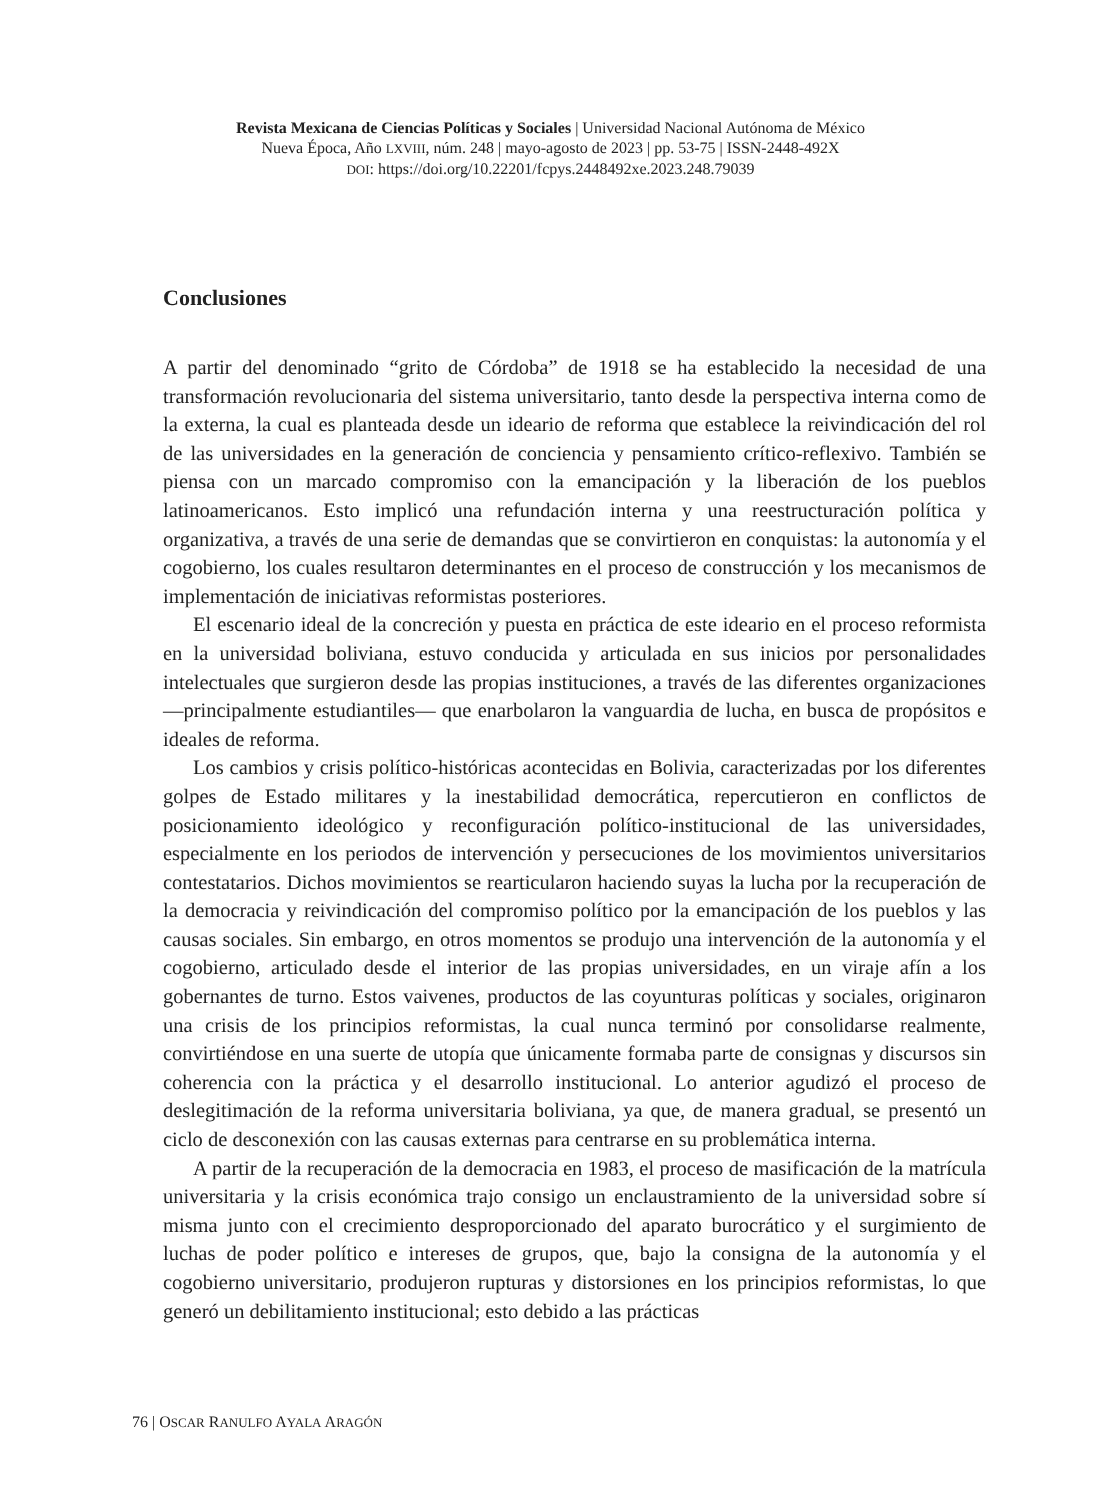Revista Mexicana de Ciencias Políticas y Sociales | Universidad Nacional Autónoma de México
Nueva Época, Año LXVIII, núm. 248 | mayo-agosto de 2023 | pp. 53-75 | ISSN-2448-492X
DOI: https://doi.org/10.22201/fcpys.2448492xe.2023.248.79039
Conclusiones
A partir del denominado “grito de Córdoba” de 1918 se ha establecido la necesidad de una transformación revolucionaria del sistema universitario, tanto desde la perspectiva interna como de la externa, la cual es planteada desde un ideario de reforma que establece la reivindicación del rol de las universidades en la generación de conciencia y pensamiento crítico-reflexivo. También se piensa con un marcado compromiso con la emancipación y la liberación de los pueblos latinoamericanos. Esto implicó una refundación interna y una reestructuración política y organizativa, a través de una serie de demandas que se convirtieron en conquistas: la autonomía y el cogobierno, los cuales resultaron determinantes en el proceso de construcción y los mecanismos de implementación de iniciativas reformistas posteriores.
El escenario ideal de la concreción y puesta en práctica de este ideario en el proceso reformista en la universidad boliviana, estuvo conducida y articulada en sus inicios por personalidades intelectuales que surgieron desde las propias instituciones, a través de las diferentes organizaciones —principalmente estudiantiles— que enarbolaron la vanguardia de lucha, en busca de propósitos e ideales de reforma.
Los cambios y crisis político-históricas acontecidas en Bolivia, caracterizadas por los diferentes golpes de Estado militares y la inestabilidad democrática, repercutieron en conflictos de posicionamiento ideológico y reconfiguración político-institucional de las universidades, especialmente en los periodos de intervención y persecuciones de los movimientos universitarios contestatarios. Dichos movimientos se rearticularon haciendo suyas la lucha por la recuperación de la democracia y reivindicación del compromiso político por la emancipación de los pueblos y las causas sociales. Sin embargo, en otros momentos se produjo una intervención de la autonomía y el cogobierno, articulado desde el interior de las propias universidades, en un viraje afín a los gobernantes de turno. Estos vaivenes, productos de las coyunturas políticas y sociales, originaron una crisis de los principios reformistas, la cual nunca terminó por consolidarse realmente, convirtiéndose en una suerte de utopía que únicamente formaba parte de consignas y discursos sin coherencia con la práctica y el desarrollo institucional. Lo anterior agudizó el proceso de deslegitimación de la reforma universitaria boliviana, ya que, de manera gradual, se presentó un ciclo de desconexión con las causas externas para centrarse en su problemática interna.
A partir de la recuperación de la democracia en 1983, el proceso de masificación de la matrícula universitaria y la crisis económica trajo consigo un enclaustramiento de la universidad sobre sí misma junto con el crecimiento desproporcionado del aparato burocrático y el surgimiento de luchas de poder político e intereses de grupos, que, bajo la consigna de la autonomía y el cogobierno universitario, produjeron rupturas y distorsiones en los principios reformistas, lo que generó un debilitamiento institucional; esto debido a las prácticas
76 | OSCAR RANULFO AYALA ARAGÓN